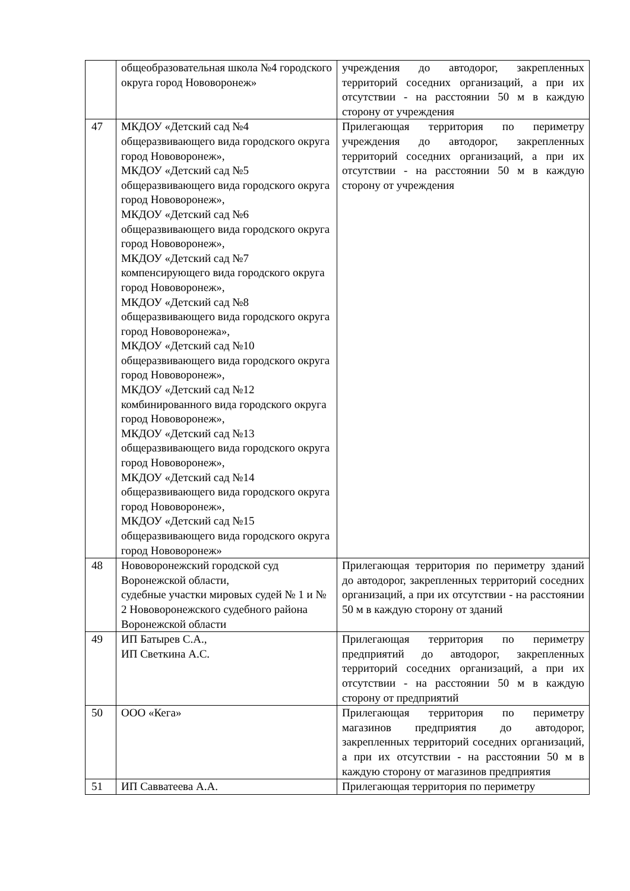| | общеобразовательная школа №4 городского округа город Нововоронеж» | учреждения до автодорог, закрепленных территорий соседних организаций, а при их отсутствии - на расстоянии 50 м в каждую сторону от учреждения |
| 47 | МКДОУ «Детский сад №4 общеразвивающего вида городского округа город Нововоронеж», МКДОУ «Детский сад №5 общеразвивающего вида городского округа город Нововоронеж», МКДОУ «Детский сад №6 общеразвивающего вида городского округа город Нововоронеж», МКДОУ «Детский сад №7 компенсирующего вида городского округа город Нововоронеж», МКДОУ «Детский сад №8 общеразвивающего вида городского округа город Нововоронежа», МКДОУ «Детский сад №10 общеразвивающего вида городского округа город Нововоронеж», МКДОУ «Детский сад №12 комбинированного вида городского округа город Нововоронеж», МКДОУ «Детский сад №13 общеразвивающего вида городского округа город Нововоронеж», МКДОУ «Детский сад №14 общеразвивающего вида городского округа город Нововоронеж», МКДОУ «Детский сад №15 общеразвивающего вида городского округа город Нововоронеж» | Прилегающая территория по периметру учреждения до автодорог, закрепленных территорий соседних организаций, а при их отсутствии - на расстоянии 50 м в каждую сторону от учреждения |
| 48 | Нововоронежский городской суд Воронежской области, судебные участки мировых судей № 1 и № 2 Нововоронежского судебного района Воронежской области | Прилегающая территория по периметру зданий до автодорог, закрепленных территорий соседних организаций, а при их отсутствии - на расстоянии 50 м в каждую сторону от зданий |
| 49 | ИП Батырев С.А., ИП Светкина А.С. | Прилегающая территория по периметру предприятий до автодорог, закрепленных территорий соседних организаций, а при их отсутствии - на расстоянии 50 м в каждую сторону от предприятий |
| 50 | ООО «Кега» | Прилегающая территория по периметру магазинов предприятия до автодорог, закрепленных территорий соседних организаций, а при их отсутствии - на расстоянии 50 м в каждую сторону от магазинов предприятия |
| 51 | ИП Савватеева А.А. | Прилегающая территория по периметру |